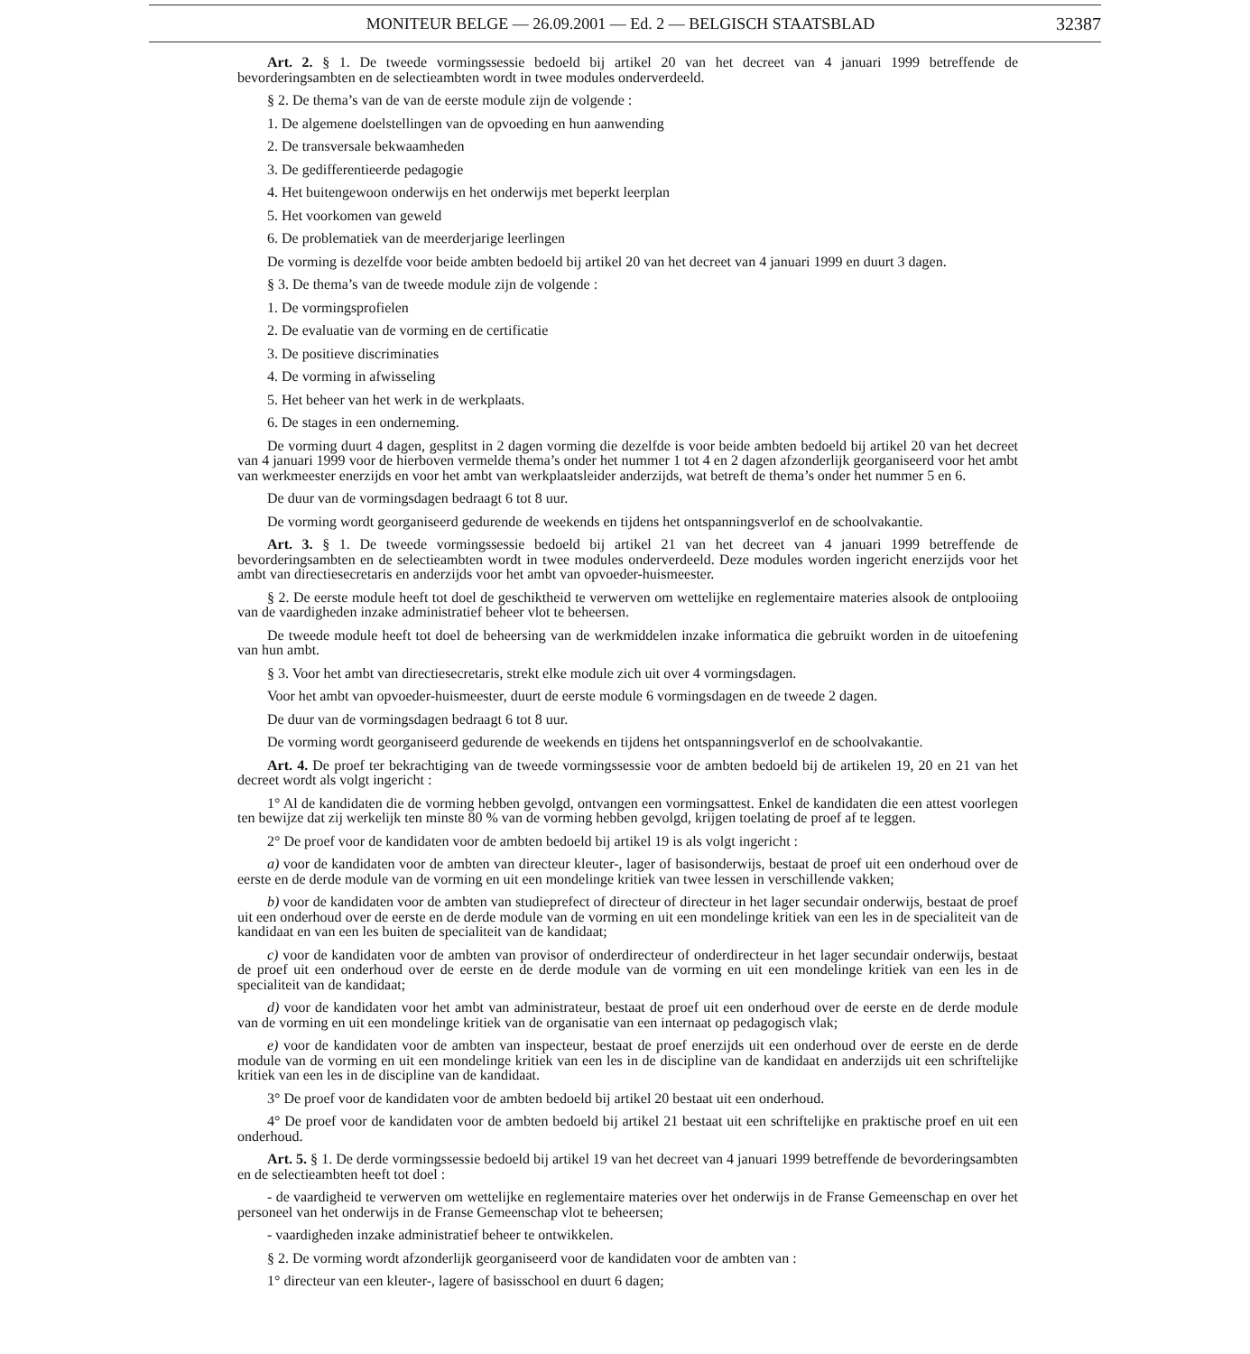MONITEUR BELGE — 26.09.2001 — Ed. 2 — BELGISCH STAATSBLAD 32387
Art. 2. § 1. De tweede vormingssessie bedoeld bij artikel 20 van het decreet van 4 januari 1999 betreffende de bevorderingsambten en de selectieambten wordt in twee modules onderverdeeld.
§ 2. De thema’s van de van de eerste module zijn de volgende :
1. De algemene doelstellingen van de opvoeding en hun aanwending
2. De transversale bekwaamheden
3. De gedifferentieerde pedagogie
4. Het buitengewoon onderwijs en het onderwijs met beperkt leerplan
5. Het voorkomen van geweld
6. De problematiek van de meerderjarige leerlingen
De vorming is dezelfde voor beide ambten bedoeld bij artikel 20 van het decreet van 4 januari 1999 en duurt 3 dagen.
§ 3. De thema’s van de tweede module zijn de volgende :
1. De vormingsprofielen
2. De evaluatie van de vorming en de certificatie
3. De positieve discriminaties
4. De vorming in afwisseling
5. Het beheer van het werk in de werkplaats.
6. De stages in een onderneming.
De vorming duurt 4 dagen, gesplitst in 2 dagen vorming die dezelfde is voor beide ambten bedoeld bij artikel 20 van het decreet van 4 januari 1999 voor de hierboven vermelde thema’s onder het nummer 1 tot 4 en 2 dagen afzonderlijk georganiseerd voor het ambt van werkmeester enerzijds en voor het ambt van werkplaatsleider anderzijds, wat betreft de thema’s onder het nummer 5 en 6.
De duur van de vormingsdagen bedraagt 6 tot 8 uur.
De vorming wordt georganiseerd gedurende de weekends en tijdens het ontspanningsverlof en de schoolvakantie.
Art. 3. § 1. De tweede vormingssessie bedoeld bij artikel 21 van het decreet van 4 januari 1999 betreffende de bevorderingsambten en de selectieambten wordt in twee modules onderverdeeld. Deze modules worden ingericht enerzijds voor het ambt van directiesecretaris en anderzijds voor het ambt van opvoeder-huismeester.
§ 2. De eerste module heeft tot doel de geschiktheid te verwerven om wettelijke en reglementaire materies alsook de ontplooiing van de vaardigheden inzake administratief beheer vlot te beheersen.
De tweede module heeft tot doel de beheersing van de werkmiddelen inzake informatica die gebruikt worden in de uitoefening van hun ambt.
§ 3. Voor het ambt van directiesecretaris, strekt elke module zich uit over 4 vormingsdagen.
Voor het ambt van opvoeder-huismeester, duurt de eerste module 6 vormingsdagen en de tweede 2 dagen.
De duur van de vormingsdagen bedraagt 6 tot 8 uur.
De vorming wordt georganiseerd gedurende de weekends en tijdens het ontspanningsverlof en de schoolvakantie.
Art. 4. De proef ter bekrachtiging van de tweede vormingssessie voor de ambten bedoeld bij de artikelen 19, 20 en 21 van het decreet wordt als volgt ingericht :
1° Al de kandidaten die de vorming hebben gevolgd, ontvangen een vormingsattest. Enkel de kandidaten die een attest voorlegen ten bewijze dat zij werkelijk ten minste 80 % van de vorming hebben gevolgd, krijgen toelating de proef af te leggen.
2° De proef voor de kandidaten voor de ambten bedoeld bij artikel 19 is als volgt ingericht :
a) voor de kandidaten voor de ambten van directeur kleuter-, lager of basisonderwijs, bestaat de proef uit een onderhoud over de eerste en de derde module van de vorming en uit een mondelinge kritiek van twee lessen in verschillende vakken;
b) voor de kandidaten voor de ambten van studieprefect of directeur of directeur in het lager secundair onderwijs, bestaat de proef uit een onderhoud over de eerste en de derde module van de vorming en uit een mondelinge kritiek van een les in de specialiteit van de kandidaat en van een les buiten de specialiteit van de kandidaat;
c) voor de kandidaten voor de ambten van provisor of onderdirecteur of onderdirecteur in het lager secundair onderwijs, bestaat de proef uit een onderhoud over de eerste en de derde module van de vorming en uit een mondelinge kritiek van een les in de specialiteit van de kandidaat;
d) voor de kandidaten voor het ambt van administrateur, bestaat de proef uit een onderhoud over de eerste en de derde module van de vorming en uit een mondelinge kritiek van de organisatie van een internaat op pedagogisch vlak;
e) voor de kandidaten voor de ambten van inspecteur, bestaat de proef enerzijds uit een onderhoud over de eerste en de derde module van de vorming en uit een mondelinge kritiek van een les in de discipline van de kandidaat en anderzijds uit een schriftelijke kritiek van een les in de discipline van de kandidaat.
3° De proef voor de kandidaten voor de ambten bedoeld bij artikel 20 bestaat uit een onderhoud.
4° De proef voor de kandidaten voor de ambten bedoeld bij artikel 21 bestaat uit een schriftelijke en praktische proef en uit een onderhoud.
Art. 5. § 1. De derde vormingssessie bedoeld bij artikel 19 van het decreet van 4 januari 1999 betreffende de bevorderingsambten en de selectieambten heeft tot doel :
- de vaardigheid te verwerven om wettelijke en reglementaire materies over het onderwijs in de Franse Gemeenschap en over het personeel van het onderwijs in de Franse Gemeenschap vlot te beheersen;
- vaardigheden inzake administratief beheer te ontwikkelen.
§ 2. De vorming wordt afzonderlijk georganiseerd voor de kandidaten voor de ambten van :
1° directeur van een kleuter-, lagere of basisschool en duurt 6 dagen;